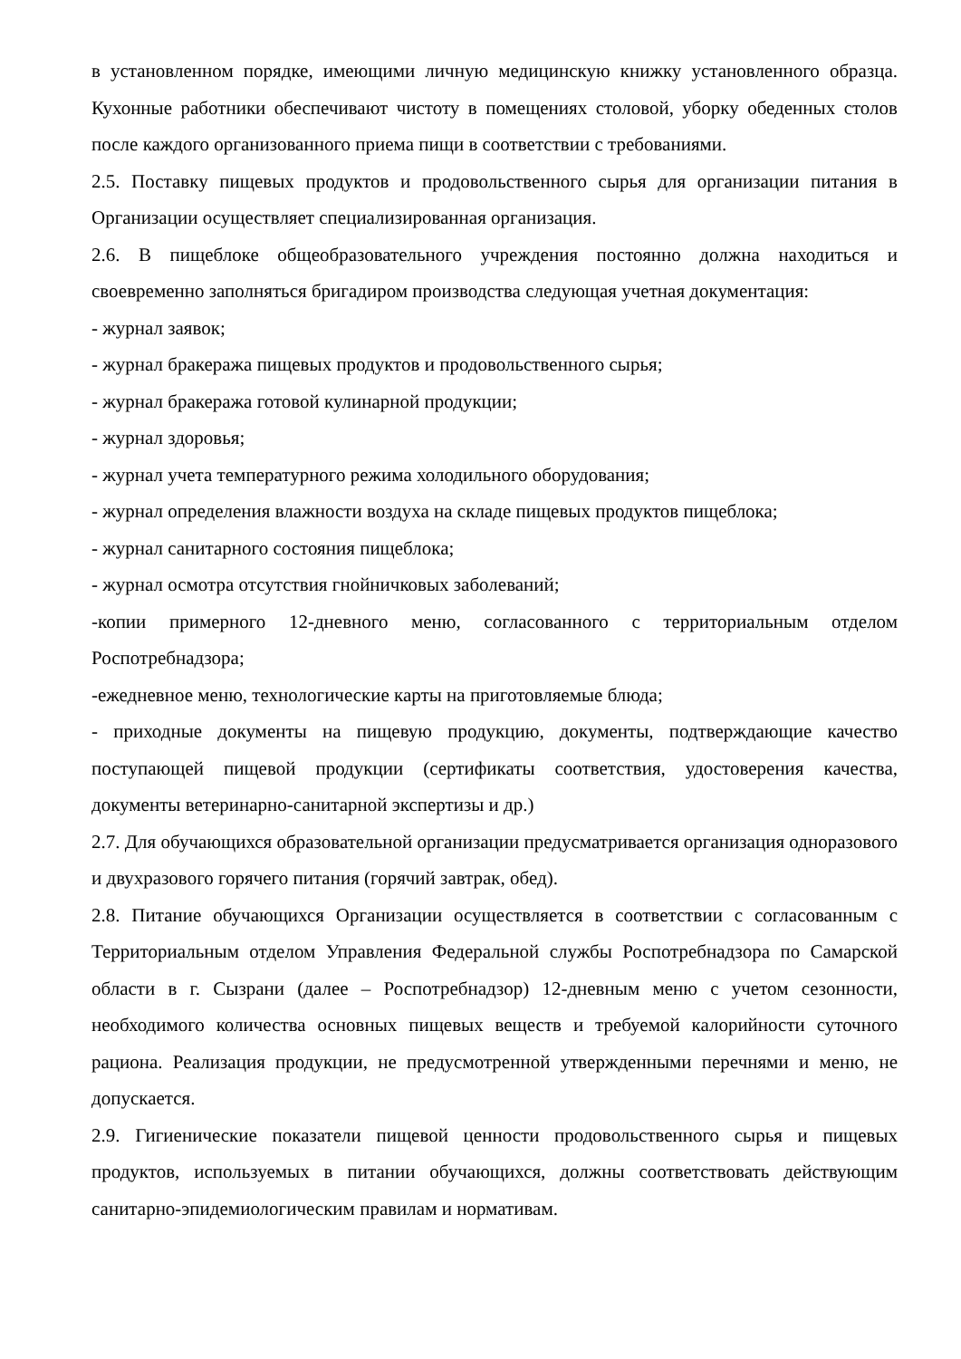в установленном порядке, имеющими личную медицинскую книжку установленного образца. Кухонные работники обеспечивают чистоту в помещениях столовой, уборку обеденных столов после каждого организованного приема пищи в соответствии с требованиями.
2.5. Поставку пищевых продуктов и продовольственного сырья для организации питания в Организации осуществляет специализированная организация.
2.6. В пищеблоке общеобразовательного учреждения постоянно должна находиться и своевременно заполняться бригадиром производства следующая учетная документация:
- журнал заявок;
- журнал бракеража пищевых продуктов и продовольственного сырья;
- журнал бракеража готовой кулинарной продукции;
- журнал здоровья;
- журнал учета температурного режима холодильного оборудования;
- журнал определения влажности воздуха на складе пищевых продуктов пищеблока;
- журнал санитарного состояния пищеблока;
- журнал осмотра отсутствия гнойничковых заболеваний;
-копии примерного 12-дневного меню, согласованного с территориальным отделом Роспотребнадзора;
-ежедневное меню, технологические карты на приготовляемые блюда;
- приходные документы на пищевую продукцию, документы, подтверждающие качество поступающей пищевой продукции (сертификаты соответствия, удостоверения качества, документы ветеринарно-санитарной экспертизы и др.)
2.7. Для обучающихся образовательной организации предусматривается организация одноразового и двухразового горячего питания (горячий завтрак, обед).
2.8. Питание обучающихся Организации осуществляется в соответствии с согласованным с Территориальным отделом Управления Федеральной службы Роспотребнадзора по Самарской области в г. Сызрани (далее – Роспотребнадзор) 12-дневным меню с учетом сезонности, необходимого количества основных пищевых веществ и требуемой калорийности суточного рациона. Реализация продукции, не предусмотренной утвержденными перечнями и меню, не допускается.
2.9. Гигиенические показатели пищевой ценности продовольственного сырья и пищевых продуктов, используемых в питании обучающихся, должны соответствовать действующим санитарно-эпидемиологическим правилам и нормативам.